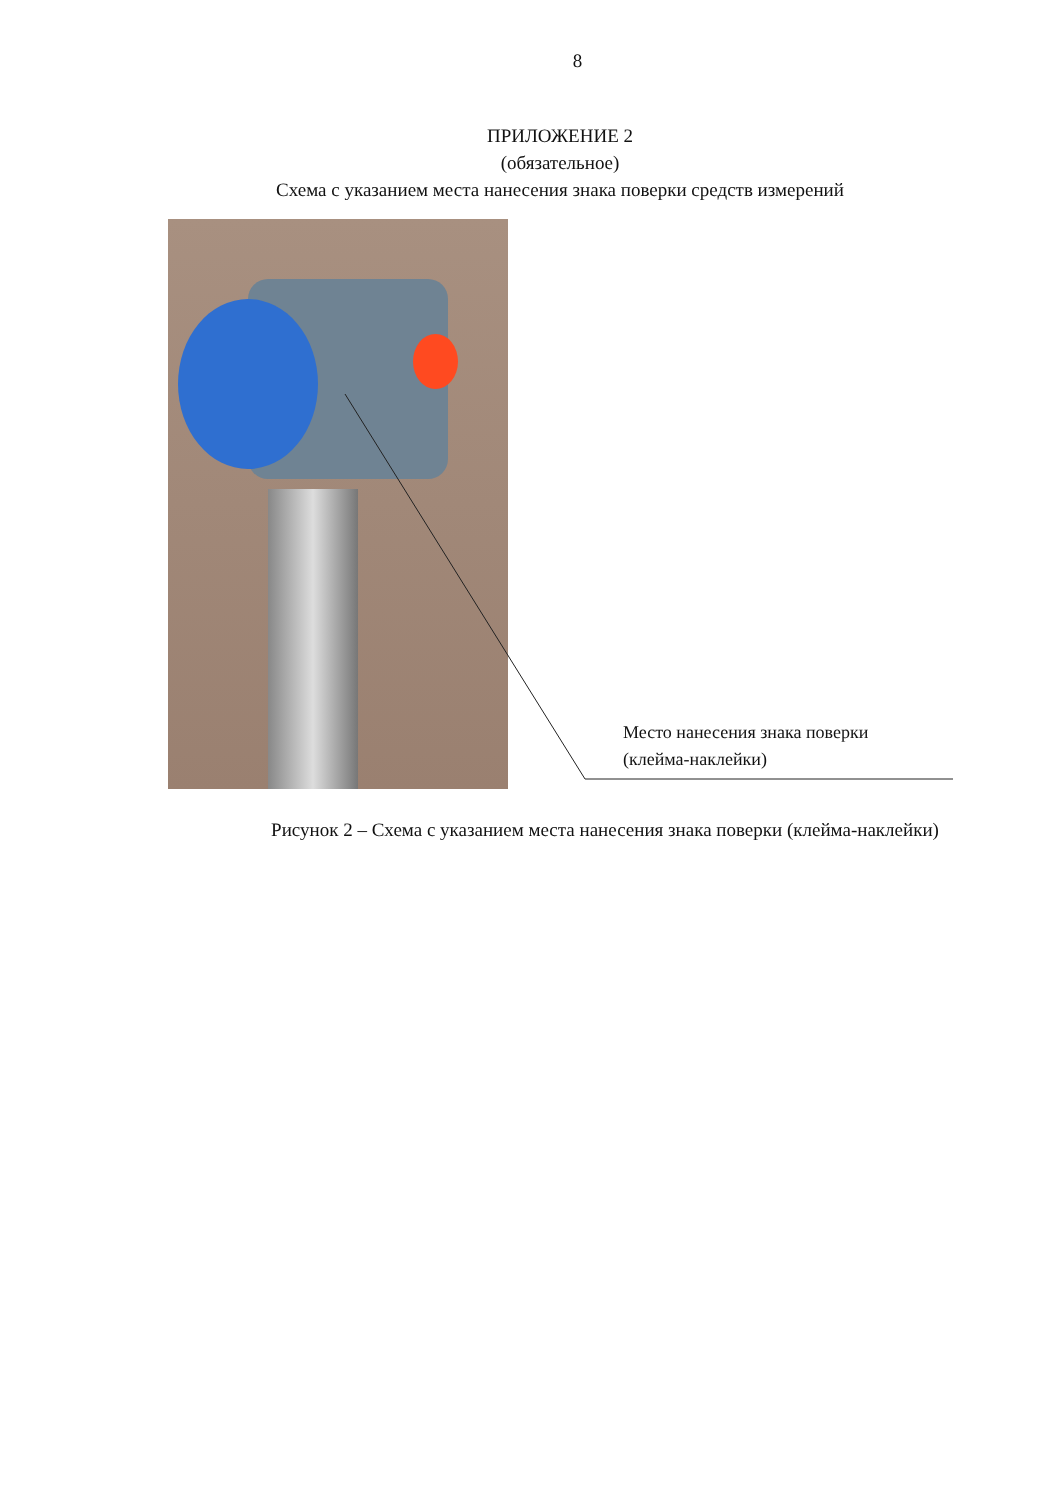8
ПРИЛОЖЕНИЕ 2
(обязательное)
Схема с указанием места нанесения знака поверки средств измерений
Место нанесения знака поверки
(клейма-наклейки)
Рисунок 2 – Схема с указанием места нанесения знака поверки (клейма-наклейки)